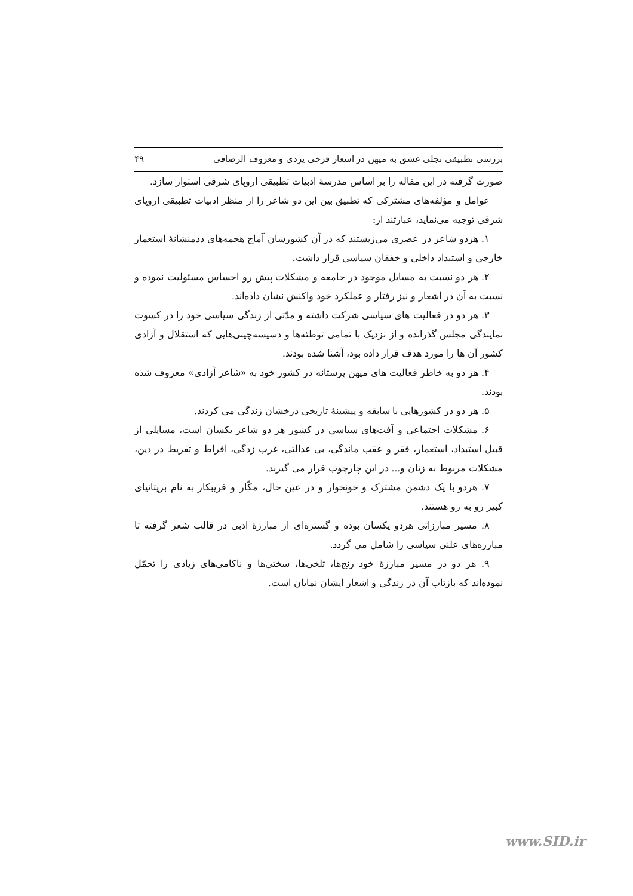بررسی تطبیقی تجلی عشق به میهن در اشعار فرخی یزدی و معروف الرصافی ۴۹
صورت گرفته در این مقاله را بر اساس مدرسهٔ ادبیات تطبیقی اروپای شرقی استوار سازد.
عوامل و مؤلفه‌های مشترکی که تطبیق بین این دو شاعر را از منظر ادبیات تطبیقی اروپای شرقی توجیه می‌نماید، عبارتند از:
۱. هردو شاعر در عصری می‌زیستند که در آن کشورشان آماج هجمه‌های ددمنشانهٔ استعمار خارجی و استبداد داخلی و خفقان سیاسی قرار داشت.
۲. هر دو نسبت به مسایل موجود در جامعه و مشکلات پیش رو احساس مسئولیت نموده و نسبت به آن در اشعار و نیز رفتار و عملکرد خود واکنش نشان داده‌اند.
۳. هر دو در فعالیت های سیاسی شرکت داشته و مدّتی از زندگی سیاسی خود را در کسوت نمایندگی مجلس گذرانده و از نزدیک با تمامی توطئه‌ها و دسیسه‌چینی‌هایی که استقلال و آزادی کشور آن ها را مورد هدف قرار داده بود، آشنا شده بودند.
۴. هر دو به خاطر فعالیت های میهن پرستانه در کشور خود به «شاعر آزادی» معروف شده بودند.
۵. هر دو در کشورهایی با سابقه و پیشینهٔ تاریخی درخشان زندگی می کردند.
۶. مشکلات اجتماعی و آفت‌های سیاسی در کشور هر دو شاعر یکسان است، مسایلی از قبیل استبداد، استعمار، فقر و عقب ماندگی، بی عدالتی، غرب زدگی، افراط و تفریط در دین، مشکلات مربوط به زنان و... در این چارچوب قرار می گیرند.
۷. هردو با یک دشمن مشترک و خونخوار و در عین حال، مکّار و فریبکار به نام بریتانیای کبیر رو به رو هستند.
۸. مسیر مبارزاتی هردو یکسان بوده و گستره‌ای از مبارزهٔ ادبی در قالب شعر گرفته تا مبارزه‌های علنی سیاسی را شامل می گردد.
۹. هر دو در مسیر مبارزهٔ خود رنج‌ها، تلخی‌ها، سختی‌ها و ناکامی‌های زیادی را تحمّل نموده‌اند که بازتاب آن در زندگی و اشعار ایشان نمایان است.
www.SID.ir